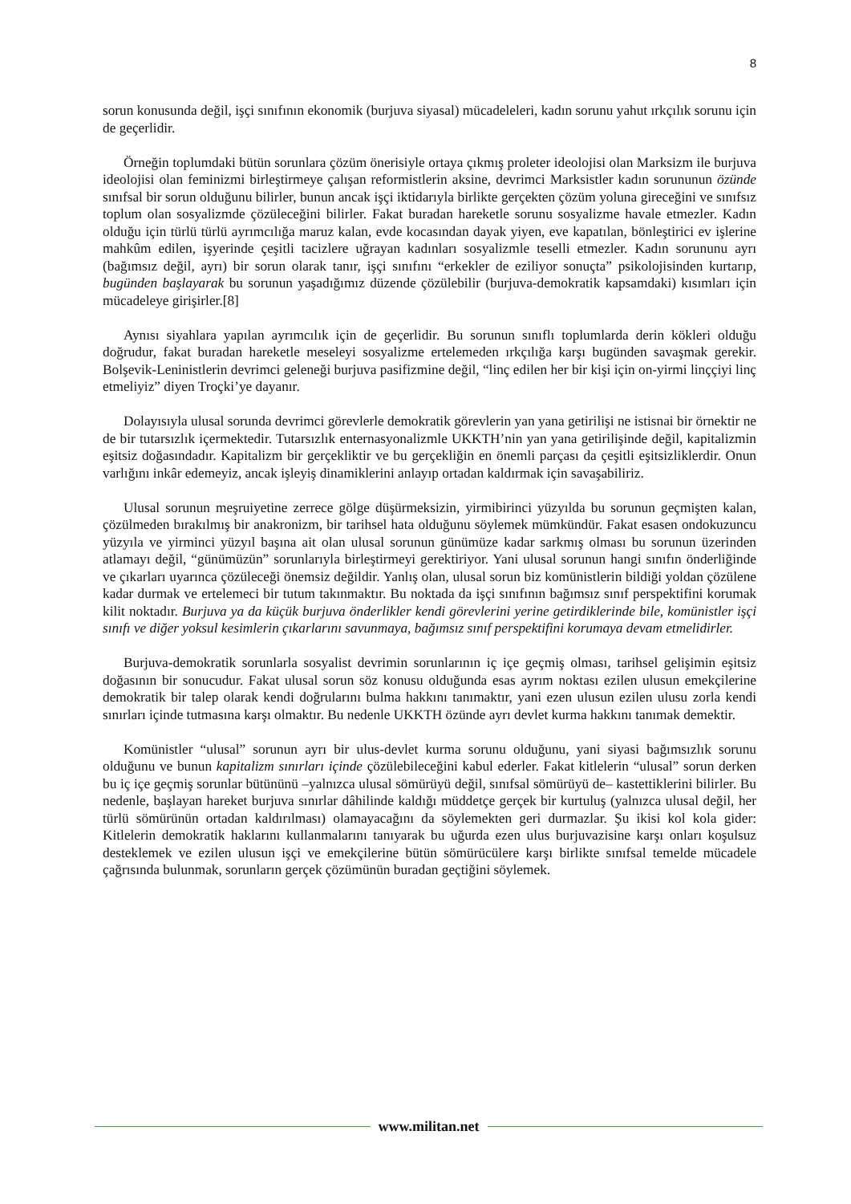8
sorun konusunda değil, işçi sınıfının ekonomik (burjuva siyasal) mücadeleleri, kadın sorunu yahut ırkçılık sorunu için de geçerlidir.
Örneğin toplumdaki bütün sorunlara çözüm önerisiyle ortaya çıkmış proleter ideolojisi olan Marksizm ile burjuva ideolojisi olan feminizmi birleştirmeye çalışan reformistlerin aksine, devrimci Marksistler kadın sorununun özünde sınıfsal bir sorun olduğunu bilirler, bunun ancak işçi iktidarıyla birlikte gerçekten çözüm yoluna gireceğini ve sınıfsız toplum olan sosyalizmde çözüleceğini bilirler. Fakat buradan hareketle sorunu sosyalizme havale etmezler. Kadın olduğu için türlü türlü ayrımcılığa maruz kalan, evde kocasından dayak yiyen, eve kapatılan, bönleştirici ev işlerine mahkûm edilen, işyerinde çeşitli tacizlere uğrayan kadınları sosyalizmle teselli etmezler. Kadın sorununu ayrı (bağımsız değil, ayrı) bir sorun olarak tanır, işçi sınıfını “erkekler de eziliyor sonuçta” psikolojisinden kurtarıp, bugünden başlayarak bu sorunun yaşadığımız düzende çözülebilir (burjuva-demokratik kapsamdaki) kısımları için mücadeleye girişirler.[8]
Aynısı siyahlara yapılan ayrımcılık için de geçerlidir. Bu sorunun sınıflı toplumlarda derin kökleri olduğu doğrudur, fakat buradan hareketle meseleyi sosyalizme ertelemeden ırkçılığa karşı bugünden savaşmak gerekir. Bolşevik-Leninistlerin devrimci geleneği burjuva pasifizmine değil, “linç edilen her bir kişi için on-yirmi linççiyi linç etmeliyiz” diyen Troçki’ye dayanır.
Dolayısıyla ulusal sorunda devrimci görevlerle demokratik görevlerin yan yana getirilişi ne istisnai bir örnektir ne de bir tutarsızlık içermektedir. Tutarsızlık enternasyonalizmle UKKTH’nin yan yana getirilişinde değil, kapitalizmin eşitsiz doğasındadır. Kapitalizm bir gerçekliktir ve bu gerçekliğin en önemli parçası da çeşitli eşitsizliklerdir. Onun varlığını inkâr edemeyiz, ancak işleyiş dinamiklerini anlayıp ortadan kaldırmak için savaşabiliriz.
Ulusal sorunun meşruiyetine zerrece gölge düşürmeksizin, yirmibirinci yüzyılda bu sorunun geçmişten kalan, çözülmeden bırakılmış bir anakronizm, bir tarihsel hata olduğunu söylemek mümkündür. Fakat esasen ondokuzuncu yüzyıla ve yirminci yüzyıl başına ait olan ulusal sorunun günümüze kadar sarkmış olması bu sorunun üzerinden atlamayı değil, “günümüzün” sorunlarıyla birleştirmeyi gerektiriyor. Yani ulusal sorunun hangi sınıfın önderliğinde ve çıkarları uyarınca çözüleceği önemsiz değildir. Yanlış olan, ulusal sorun biz komünistlerin bildiği yoldan çözülene kadar durmak ve ertelemeci bir tutum takınmaktır. Bu noktada da işçi sınıfının bağımsız sınıf perspektifini korumak kilit noktadır. Burjuva ya da küçük burjuva önderlikler kendi görevlerini yerine getirdiklerinde bile, komünistler işçi sınıfı ve diğer yoksul kesimlerin çıkarlarını savunmaya, bağımsız sınıf perspektifini korumaya devam etmelidirler.
Burjuva-demokratik sorunlarla sosyalist devrimin sorunlarının iç içe geçmiş olması, tarihsel gelişimin eşitsiz doğasının bir sonucudur. Fakat ulusal sorun söz konusu olduğunda esas ayrım noktası ezilen ulusun emekçilerine demokratik bir talep olarak kendi doğrularını bulma hakkını tanımaktır, yani ezen ulusun ezilen ulusu zorla kendi sınırları içinde tutmasına karşı olmaktır. Bu nedenle UKKTH özünde ayrı devlet kurma hakkını tanımak demektir.
Komünistler “ulusal” sorunun ayrı bir ulus-devlet kurma sorunu olduğunu, yani siyasi bağımsızlık sorunu olduğunu ve bunun kapitalizm sınırları içinde çözülebileceğini kabul ederler. Fakat kitlelerin “ulusal” sorun derken bu iç içe geçmiş sorunlar bütününü –yalnızca ulusal sömürüyü değil, sınıfsal sömürüyü de– kastettiklerini bilirler. Bu nedenle, başlayan hareket burjuva sınırlar dâhilinde kaldığı müddetçe gerçek bir kurtuluş (yalnızca ulusal değil, her türlü sömürünün ortadan kaldırılması) olamayacağını da söylemekten geri durmazlar. Şu ikisi kol kola gider: Kitlelerin demokratik haklarını kullanmalarını tanıyarak bu uğurda ezen ulus burjuvazisine karşı onları koşulsuz desteklemek ve ezilen ulusun işçi ve emekçilerine bütün sömürücülere karşı birlikte sınıfsal temelde mücadele çağrısında bulunmak, sorunların gerçek çözümünün buradan geçtiğini söylemek.
www.militan.net